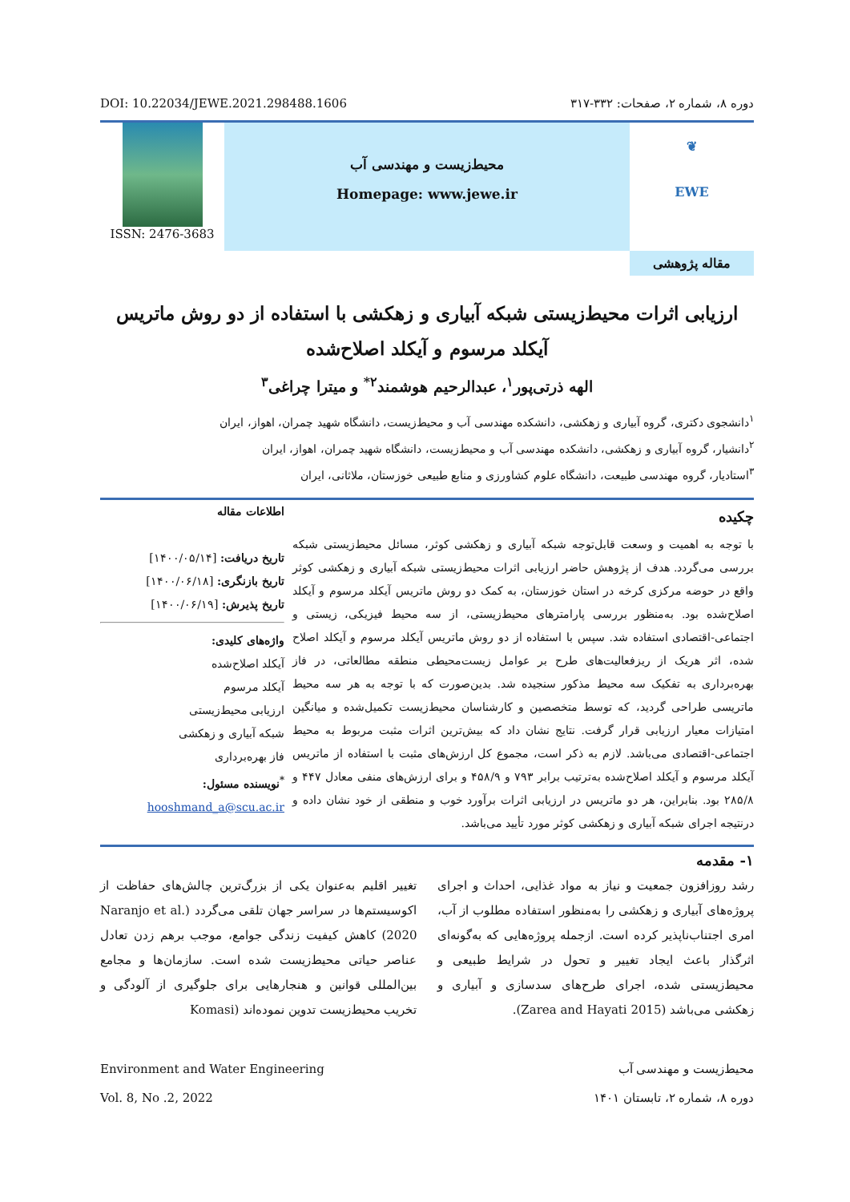DOI: 10.22034/JEWE.2021.298488.1606 دوره ۸، شماره ۲، صفحات: ۳۳۲-۳۱۷
ISSN: 2476-3683
محیط‌زیست و مهندسی آب
Homepage: www.jewe.ir
❦
EWE
مقاله پژوهشی
ارزیابی اثرات محیط‌زیستی شبکه آبیاری و زهکشی با استفاده از دو روش ماتریس
آیکلد مرسوم و آیکلد اصلاح‌شده
الهه ذرتی‌پور<sup>۱</sup>، عبدالرحیم هوشمند<sup>۲*</sup> و میترا چراغی<sup>۳</sup>
<sup>۱</sup> دانشجوی دکتری، گروه آبیاری و زهکشی، دانشکده مهندسی آب و محیط‌زیست، دانشگاه شهید چمران، اهواز، ایران
<sup>۲</sup> دانشیار، گروه آبیاری و زهکشی، دانشکده مهندسی آب و محیط‌زیست، دانشگاه شهید چمران، اهواز، ایران
<sup>۳</sup> استادیار، گروه مهندسی طبیعت، دانشگاه علوم کشاورزی و منابع طبیعی خوزستان، ملاثانی، ایران
چکیده
با توجه به اهمیت و وسعت قابل‌توجه شبکه آبیاری و زهکشی کوثر، مسائل محیط‌زیستی شبکه بررسی می‌گردد. هدف از پژوهش حاضر ارزیابی اثرات محیط‌زیستی شبکه آبیاری و زهکشی کوثر واقع در حوضه مرکزی کرخه در استان خوزستان، به کمک دو روش ماتریس آیکلد مرسوم و آیکلد اصلاح‌شده بود. به‌منظور بررسی پارامترهای محیط‌زیستی، از سه محیط فیزیکی، زیستی و اجتماعی-اقتصادی استفاده شد. سپس با استفاده از دو روش ماتریس آیکلد مرسوم و آیکلد اصلاح شده، اثر هریک از ریزفعالیت‌های طرح بر عوامل زیست‌محیطی منطقه مطالعاتی، در فاز بهره‌برداری به تفکیک سه محیط مذکور سنجیده شد. بدین‌صورت که با توجه به هر سه محیط ماتریسی طراحی گردید، که توسط متخصصین و کارشناسان محیط‌زیست تکمیل‌شده و میانگین امتیازات معیار ارزیابی قرار گرفت. نتایج نشان داد که بیش‌ترین اثرات مثبت مربوط به محیط اجتماعی-اقتصادی می‌باشد. لازم به ذکر است، مجموع کل ارزش‌های مثبت با استفاده از ماتریس آیکلد مرسوم و آیکلد اصلاح‌شده به‌ترتیب برابر ۷۹۳ و ۴۵۸/۹ و برای ارزش‌های منفی معادل ۴۴۷ و ۲۸۵/۸ بود. بنابراین، هر دو ماتریس در ارزیابی اثرات برآورد خوب و منطقی از خود نشان داده و درنتیجه اجرای شبکه آبیاری و زهکشی کوثر مورد تأیید می‌باشد.
اطلاعات مقاله
تاریخ دریافت: [۱۴۰۰/۰۵/۱۴]
تاریخ بازنگری: [۱۴۰۰/۰۶/۱۸]
تاریخ پذیرش: [۱۴۰۰/۰۶/۱۹]
واژه‌های کلیدی:
آیکلد اصلاح‌شده
آیکلد مرسوم
ارزیابی محیط‌زیستی
شبکه آبیاری و زهکشی
فاز بهره‌برداری
<sup>*</sup> نویسنده مسئول:
hooshmand_a@scu.ac.ir
۱- مقدمه
رشد روزافزون جمعیت و نیاز به مواد غذایی، احداث و اجرای پروژه‌های آبیاری و زهکشی را به‌منظور استفاده مطلوب از آب، امری اجتناب‌ناپذیر کرده است. ازجمله پروژه‌هایی که به‌گونه‌ای اثرگذار باعث ایجاد تغییر و تحول در شرایط طبیعی و محیط‌زیستی شده، اجرای طرح‌های سدسازی و آبیاری و زهکشی می‌باشد (Zarea and Hayati 2015).
تغییر اقلیم به‌عنوان یکی از بزرگ‌ترین چالش‌های حفاظت از اکوسیستم‌ها در سراسر جهان تلقی می‌گردد (Naranjo et al. 2020) کاهش کیفیت زندگی جوامع، موجب برهم زدن تعادل عناصر حیاتی محیط‌زیست شده است. سازمان‌ها و مجامع بین‌المللی قوانین و هنجارهایی برای جلوگیری از آلودگی و تخریب محیط‌زیست تدوین نموده‌اند (Komasi
Environment and Water Engineering
Vol. 8, No .2, 2022 محیط‌زیست و مهندسی آب
دوره ۸، شماره ۲، تابستان ۱۴۰۱